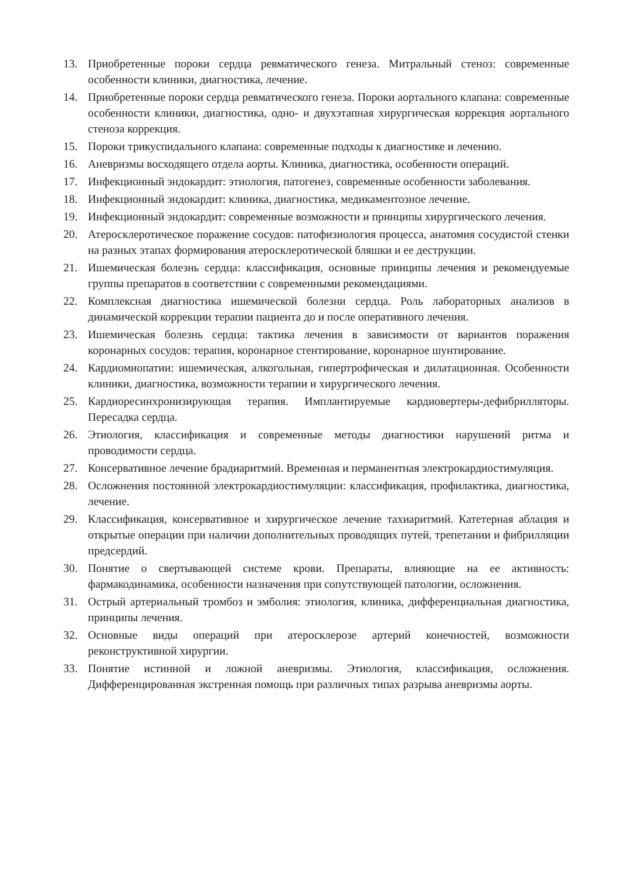13. Приобретенные пороки сердца ревматического генеза. Митральный стеноз: современные особенности клиники, диагностика, лечение.
14. Приобретенные пороки сердца ревматического генеза. Пороки аортального клапана: современные особенности клиники, диагностика, одно- и двухэтапная хирургическая коррекция аортального стеноза коррекция.
15. Пороки трикуспидального клапана: современные подходы к диагностике и лечению.
16. Аневризмы восходящего отдела аорты. Клиника, диагностика, особенности операций.
17. Инфекционный эндокардит: этиология, патогенез, современные особенности заболевания.
18. Инфекционный эндокардит: клиника, диагностика, медикаментозное лечение.
19. Инфекционный эндокардит: современные возможности и принципы хирургического лечения.
20. Атеросклеротическое поражение сосудов: патофизиология процесса, анатомия сосудистой стенки на разных этапах формирования атеросклеротической бляшки и ее деструкции.
21. Ишемическая болезнь сердца: классификация, основные принципы лечения и рекомендуемые группы препаратов в соответствии с современными рекомендациями.
22. Комплексная диагностика ишемической болезни сердца. Роль лабораторных анализов в динамической коррекции терапии пациента до и после оперативного лечения.
23. Ишемическая болезнь сердца: тактика лечения в зависимости от вариантов поражения коронарных сосудов: терапия, коронарное стентирование, коронарное шунтирование.
24. Кардиомиопатии: ишемическая, алкогольная, гипертрофическая и дилатационная. Особенности клиники, диагностика, возможности терапии и хирургического лечения.
25. Кардиоресинхронизирующая терапия. Имплантируемые кардиовертеры-дефибрилляторы. Пересадка сердца.
26. Этиология, классификация и современные методы диагностики нарушений ритма и проводимости сердца.
27. Консервативное лечение брадиаритмий. Временная и перманентная электрокардиостимуляция.
28. Осложнения постоянной электрокардиостимуляции: классификация, профилактика, диагностика, лечение.
29. Классификация, консервативное и хирургическое лечение тахиаритмий. Катетерная аблация и открытые операции при наличии дополнительных проводящих путей, трепетании и фибрилляции предсердий.
30. Понятие о свертывающей системе крови. Препараты, влияющие на ее активность: фармакодинамика, особенности назначения при сопутствующей патологии, осложнения.
31. Острый артериальный тромбоз и эмболия: этиология, клиника, дифференциальная диагностика, принципы лечения.
32. Основные виды операций при атеросклерозе артерий конечностей, возможности реконструктивной хирургии.
33. Понятие истинной и ложной аневризмы. Этиология, классификация, осложнения. Дифференцированная экстренная помощь при различных типах разрыва аневризмы аорты.